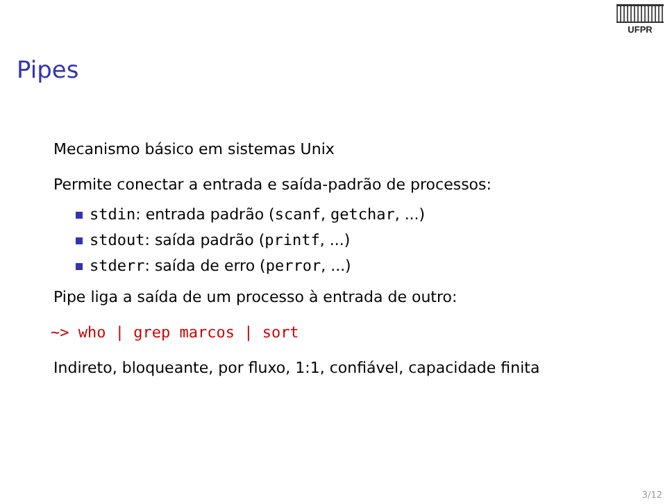UFPR
Pipes
Mecanismo básico em sistemas Unix
Permite conectar a entrada e saída-padrão de processos:
stdin: entrada padrão (scanf, getchar, ...)
stdout: saída padrão (printf, ...)
stderr: saída de erro (perror, ...)
Pipe liga a saída de um processo à entrada de outro:
~> who | grep marcos | sort
Indireto, bloqueante, por fluxo, 1:1, confiável, capacidade finita
3/12